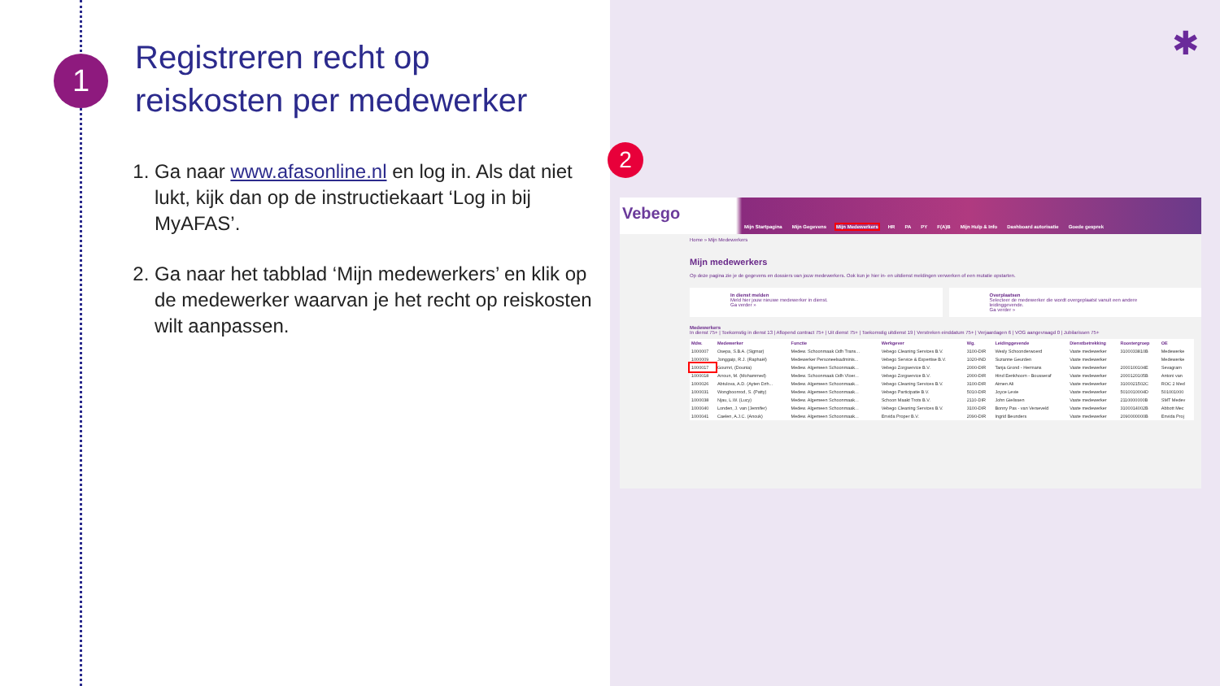1
Registreren recht op
reiskosten per medewerker
1. Ga naar www.afasonline.nl en log in. Als dat niet lukt, kijk dan op de instructiekaart ‘Log in bij MyAFAS’.
2. Ga naar het tabblad ‘Mijn medewerkers’ en klik op de medewerker waarvan je het recht op reiskosten wilt aanpassen.
✱
2
Vebego
Mijn Startpagina Mijn Gegevens Mijn Medewerkers HR PA PY F(A)B Mijn Hulp & Info Dashboard autorisatie Goede gesprek
Home » Mijn Medewerkers
Mijn medewerkers
Op deze pagina zie je de gegevens en dossiers van jouw medewerkers. Ook kun je hier in- en uitdienst meldingen verwerken of een mutatie opstarten.
In dienst melden
Meld hier jouw nieuwe medewerker in dienst.
Ga verder »
Overplaatsen
Selecteer de medewerker die wordt overgeplaatst vanuit een andere leidinggevende.
Ga verder »
Medewerkers
In dienst 75+ | Toekomstig in dienst 13 | Aflopend contract 75+ | Uit dienst 75+ | Toekomstig uitdienst 19 | Verstreken einddatum 75+ | Verjaardagen 6 | VOG aangevraagd 0 | Jubilarissen 75+
| Mdw. | Medewerker | Functie | Werkgever | Wg. | Leidinggevende | Dienstbetrekking | Roostergroep | OE |
| --- | --- | --- | --- | --- | --- | --- | --- | --- |
| 1000007 | Osepa, S.B.A. (Sigmar) | Medew. Schoonmaak Odh Trans... | Vebego Cleaning Services B.V. | 3100-DIR | Wesly Schoonderwoerd | Vaste medewerker | 3100033810B | Medewerke |
| 1000009 | Jonggaip, R.J. (Raphaël) | Medewerker Personeelsadminis... | Vebego Service & Expertise B.V. | 1020-IND | Suzanne Geurden | Vaste medewerker | | Medewerke |
| 1000017 | Goumri, (Dounia) | Medew. Algemeen Schoonmaak... | Vebego Zorgservice B.V. | 2000-DIR | Tanja Grond - Hermans | Vaste medewerker | 2000100104E | Sevagram |
| 1000018 | Arroun, M. (Mohammed) | Medew. Schoonmaak Odh Vloer... | Vebego Zorgservice B.V. | 2000-DIR | Hind Eenkhoorn - Bousseraf | Vaste medewerker | 2000120105B | Antoni van |
| 1000026 | Abtulova, A.D. (Ayten Dzh... | Medew. Algemeen Schoonmaak... | Vebego Cleaning Services B.V. | 3100-DIR | Aimen Ali | Vaste medewerker | 3100021502C | ROC 2 Med |
| 1000031 | Wongboonrod, S. (Patty) | Medew. Algemeen Schoonmaak... | Vebego Participatie B.V. | 5010-DIR | Joyce Levie | Vaste medewerker | 5010010004D | 501001000 |
| 1000038 | Njau, L.W. (Lucy) | Medew. Algemeen Schoonmaak... | Schoon Maakt Trots B.V. | 2110-DIR | John Gielissen | Vaste medewerker | 2110000000B | SMT Medev |
| 1000040 | Londen, J. van (Jennifer) | Medew. Algemeen Schoonmaak... | Vebego Cleaning Services B.V. | 3100-DIR | Bonny Pas - van Verseveld | Vaste medewerker | 3100014002B | Abbott Mec |
| 1000041 | Caelen, A.J.C. (Anouk) | Medew. Algemeen Schoonmaak... | Envida Proper B.V. | 2090-DIR | Ingrid Beunders | Vaste medewerker | 2090000000B | Envida Proj |